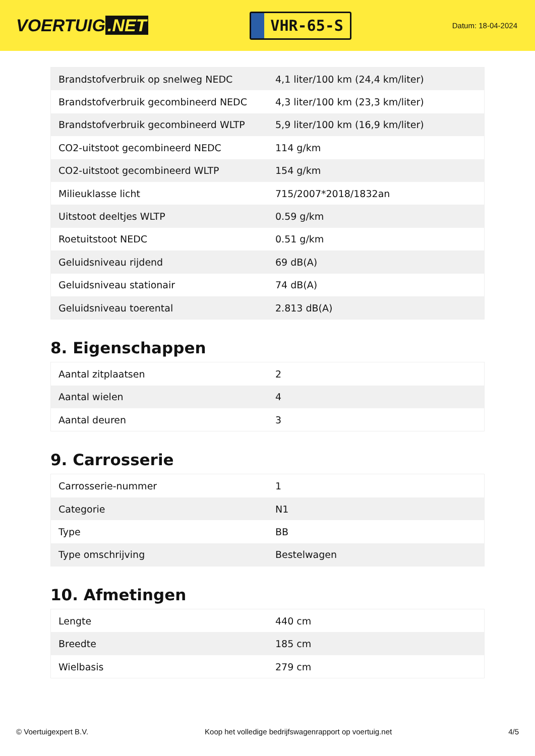VOERTUIG.NET
VHR-65-S
Datum: 18-04-2024
| Brandstofverbruik op snelweg NEDC | 4,1 liter/100 km (24,4 km/liter) |
| Brandstofverbruik gecombineerd NEDC | 4,3 liter/100 km (23,3 km/liter) |
| Brandstofverbruik gecombineerd WLTP | 5,9 liter/100 km (16,9 km/liter) |
| CO2-uitstoot gecombineerd NEDC | 114 g/km |
| CO2-uitstoot gecombineerd WLTP | 154 g/km |
| Milieuklasse licht | 715/2007*2018/1832an |
| Uitstoot deeltjes WLTP | 0.59 g/km |
| Roetuitstoot NEDC | 0.51 g/km |
| Geluidsniveau rijdend | 69 dB(A) |
| Geluidsniveau stationair | 74 dB(A) |
| Geluidsniveau toerental | 2.813 dB(A) |
8. Eigenschappen
| Aantal zitplaatsen | 2 |
| Aantal wielen | 4 |
| Aantal deuren | 3 |
9. Carrosserie
| Carrosserie-nummer | 1 |
| Categorie | N1 |
| Type | BB |
| Type omschrijving | Bestelwagen |
10. Afmetingen
| Lengte | 440 cm |
| Breedte | 185 cm |
| Wielbasis | 279 cm |
© Voertuigexpert B.V. Koop het volledige bedrijfswagenrapport op voertuig.net 4/5